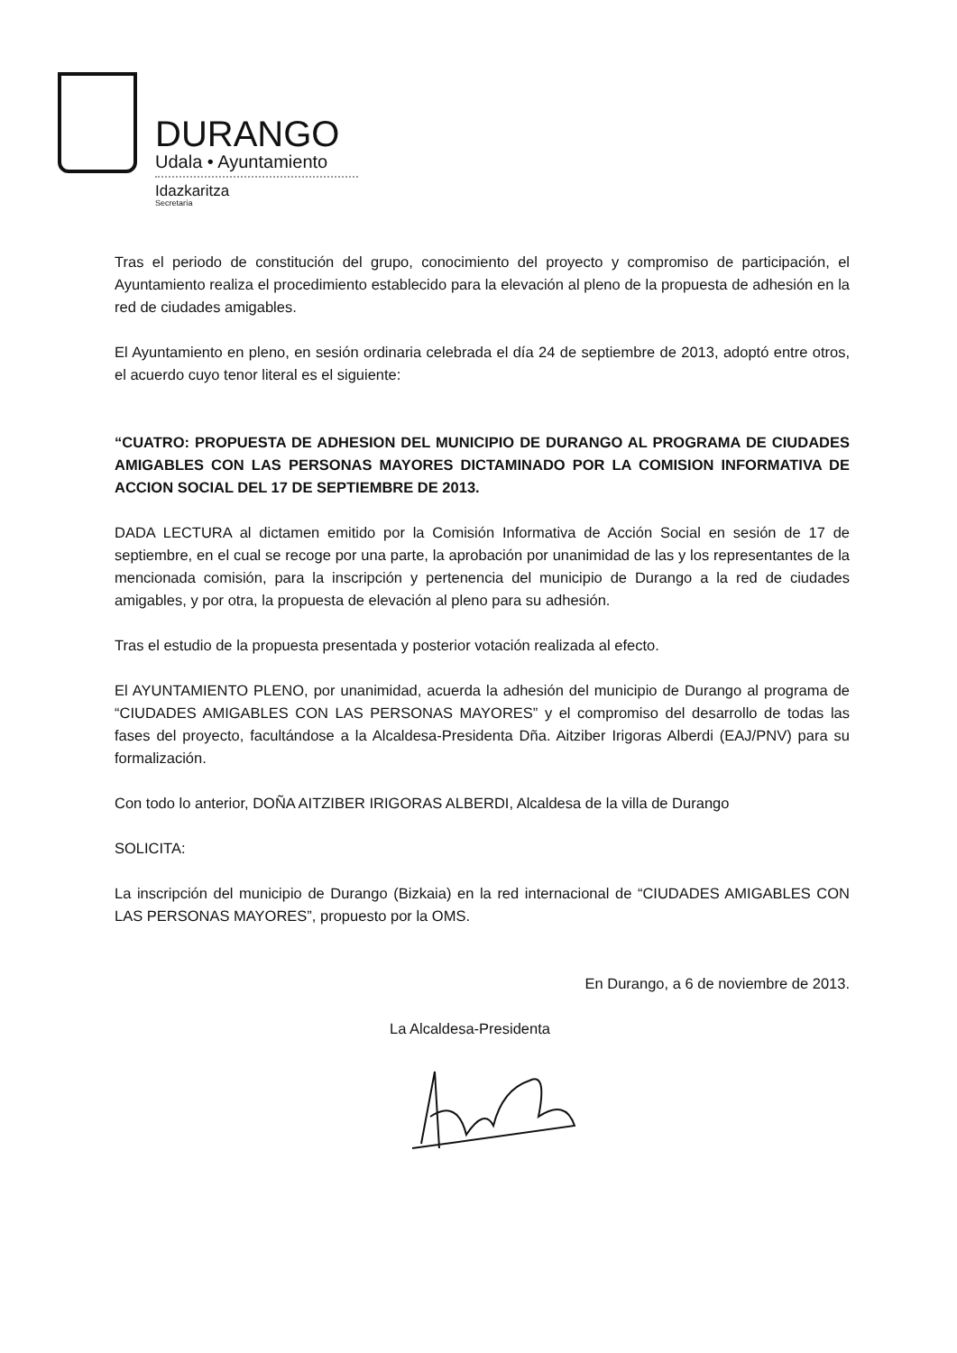DURANGO
Udala • Ayuntamiento
Idazkaritza
Secretaría
Tras el periodo de constitución del grupo, conocimiento del proyecto y compromiso de participación, el Ayuntamiento realiza el procedimiento establecido para la elevación al pleno de la propuesta de adhesión en la red de ciudades amigables.
El Ayuntamiento en pleno, en sesión ordinaria celebrada el día 24 de septiembre de 2013, adoptó entre otros, el acuerdo cuyo tenor literal es el siguiente:
“CUATRO: PROPUESTA DE ADHESION DEL MUNICIPIO DE DURANGO AL PROGRAMA DE CIUDADES AMIGABLES CON LAS PERSONAS MAYORES DICTAMINADO POR LA COMISION INFORMATIVA DE ACCION SOCIAL DEL 17 DE SEPTIEMBRE DE 2013.
DADA LECTURA al dictamen emitido por la Comisión Informativa de Acción Social en sesión de 17 de septiembre, en el cual se recoge por una parte, la aprobación por unanimidad de las y los representantes de la mencionada comisión, para la inscripción y pertenencia del municipio de Durango a la red de ciudades amigables, y por otra, la propuesta de elevación al pleno para su adhesión.
Tras el estudio de la propuesta presentada y posterior votación realizada al efecto.
El AYUNTAMIENTO PLENO, por unanimidad, acuerda la adhesión del municipio de Durango al programa de “CIUDADES AMIGABLES CON LAS PERSONAS MAYORES” y el compromiso del desarrollo de todas las fases del proyecto, facultándose a la Alcaldesa-Presidenta Dña. Aitziber Irigoras Alberdi (EAJ/PNV) para su formalización.
Con todo lo anterior, DOÑA AITZIBER IRIGORAS ALBERDI, Alcaldesa de la villa de Durango
SOLICITA:
La inscripción del municipio de Durango (Bizkaia) en la red internacional de “CIUDADES AMIGABLES CON LAS PERSONAS MAYORES”, propuesto por la OMS.
En Durango, a 6 de noviembre de 2013.
La Alcaldesa-Presidenta